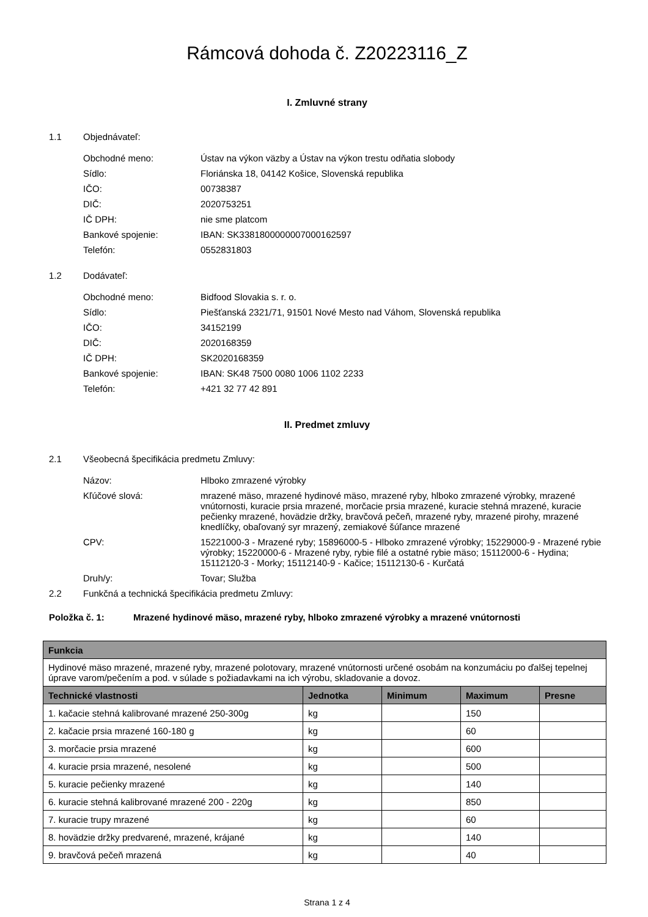Rámcová dohoda č. Z20223116_Z
I. Zmluvné strany
1.1 Objednávateľ:
Obchodné meno: Ústav na výkon väzby a Ústav na výkon trestu odňatia slobody
Sídlo: Floriánska 18, 04142 Košice, Slovenská republika
IČO: 00738387
DIČ: 2020753251
IČ DPH: nie sme platcom
Bankové spojenie: IBAN: SK3381800000007000162597
Telefón: 0552831803
1.2 Dodávateľ:
Obchodné meno: Bidfood Slovakia s. r. o.
Sídlo: Piešťanská 2321/71, 91501 Nové Mesto nad Váhom, Slovenská republika
IČO: 34152199
DIČ: 2020168359
IČ DPH: SK2020168359
Bankové spojenie: IBAN: SK48 7500 0080 1006 1102 2233
Telefón: +421 32 77 42 891
II. Predmet zmluvy
2.1 Všeobecná špecifikácia predmetu Zmluvy:
Názov: Hlboko zmrazené výrobky
Kľúčové slová: mrazené mäso, mrazené hydinové mäso, mrazené ryby, hlboko zmrazené výrobky, mrazené vnútornosti, kuracie prsia mrazené, morčacie prsia mrazené, kuracie stehná mrazené, kuracie pečienky mrazené, hovädzie držky, bravčová pečeň, mrazené ryby, mrazené pirohy, mrazené knedlíčky, obaľovaný syr mrazený, zemiakové šúľance mrazené
CPV: 15221000-3 - Mrazené ryby; 15896000-5 - Hlboko zmrazené výrobky; 15229000-9 - Mrazené rybie výrobky; 15220000-6 - Mrazené ryby, rybie filé a ostatné rybie mäso; 15112000-6 - Hydina; 15112120-3 - Morky; 15112140-9 - Kačice; 15112130-6 - Kurčatá
Druh/y: Tovar; Služba
2.2 Funkčná a technická špecifikácia predmetu Zmluvy:
Položka č. 1: Mrazené hydinové mäso, mrazené ryby, hlboko zmrazené výrobky a mrazené vnútornosti
| Funkcia | | | | |
| --- | --- | --- | --- | --- |
| Hydinové mäso mrazené, mrazené ryby, mrazené polotovary, mrazené vnútornosti určené osobám na konzumáciu po ďalšej tepelnej úprave varom/pečením a pod. v súlade s požiadavkami na ich výrobu, skladovanie a dovoz. | | | | |
| Technické vlastnosti | Jednotka | Minimum | Maximum | Presne |
| 1. kačacie stehná kalibrované mrazené 250-300g | kg | | 150 | |
| 2. kačacie prsia mrazené 160-180 g | kg | | 60 | |
| 3. morčacie prsia mrazené | kg | | 600 | |
| 4. kuracie prsia mrazené, nesolené | kg | | 500 | |
| 5. kuracie pečienky mrazené | kg | | 140 | |
| 6. kuracie stehná kalibrované mrazené 200 - 220g | kg | | 850 | |
| 7. kuracie trupy mrazené | kg | | 60 | |
| 8. hovädzie držky predvarené, mrazené, krájané | kg | | 140 | |
| 9. bravčová pečeň mrazená | kg | | 40 | |
Strana 1 z 4